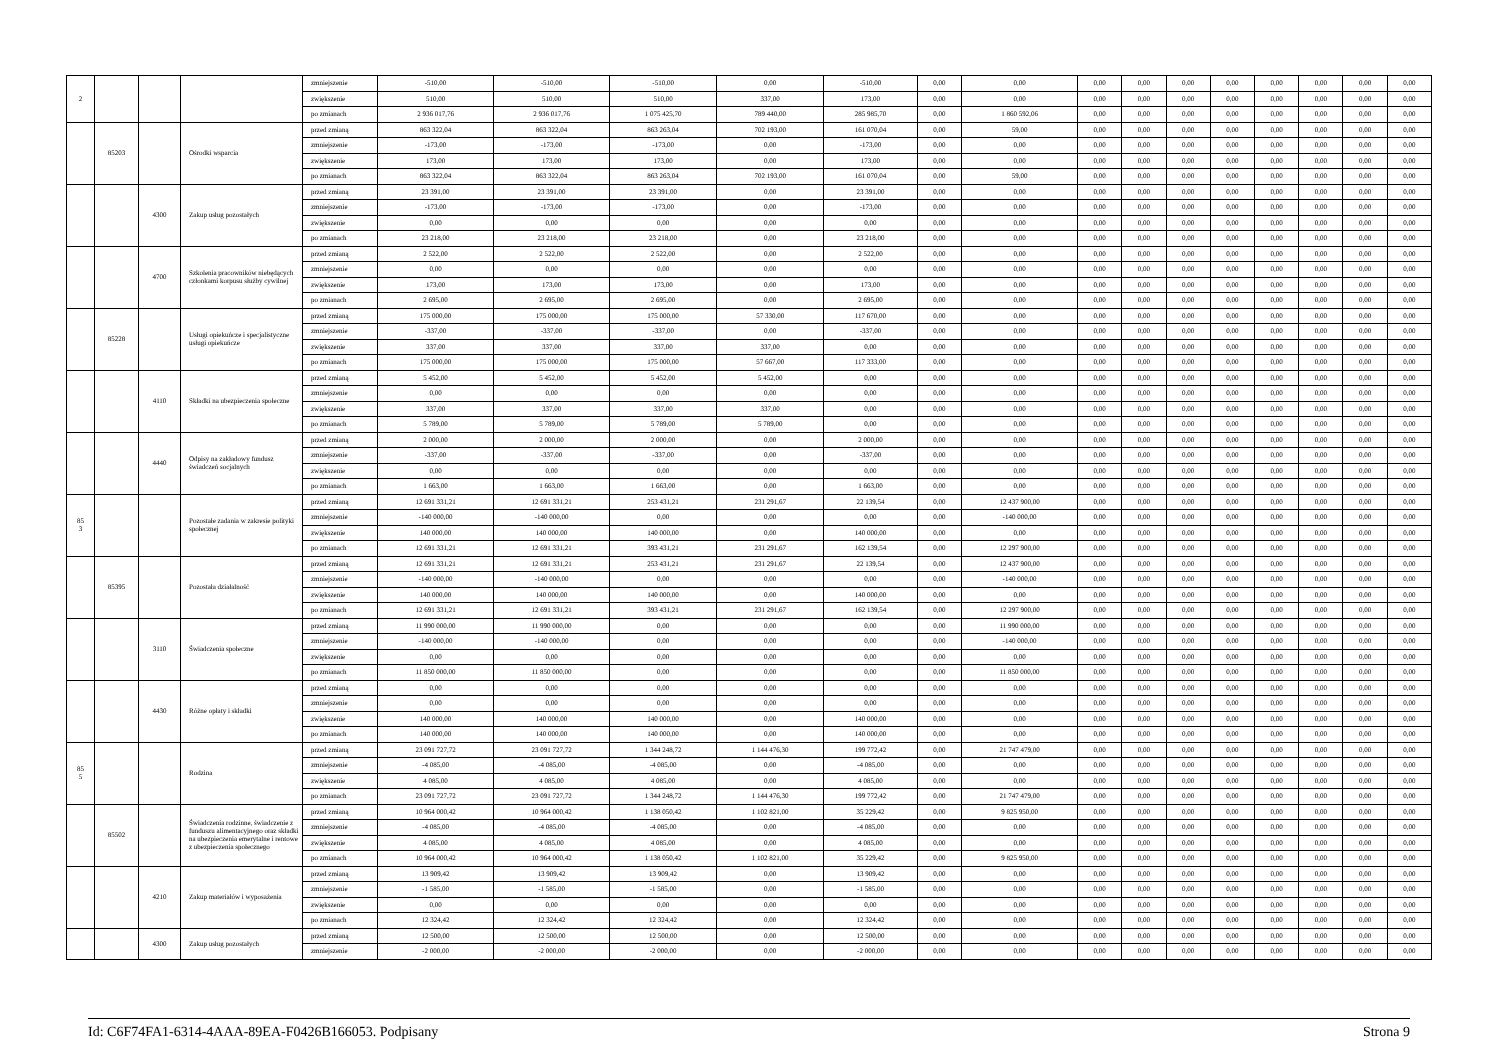| 2 | | | | zmniejszenie | -510,00 | -510,00 | -510,00 | 0,00 | -510,00 | 0,00 | 0,00 | 0,00 | 0,00 | 0,00 | 0,00 | 0,00 | 0,00 | 0,00 | 0,00 |
| | | | | zwiększenie | 510,00 | 510,00 | 510,00 | 337,00 | 173,00 | 0,00 | 0,00 | 0,00 | 0,00 | 0,00 | 0,00 | 0,00 | 0,00 | 0,00 | 0,00 |
| | | | | po zmianach | 2 936 017,76 | 2 936 017,76 | 1 075 425,70 | 789 440,00 | 285 985,70 | 0,00 | 1 860 592,06 | 0,00 | 0,00 | 0,00 | 0,00 | 0,00 | 0,00 | 0,00 | 0,00 |
| | 85203 | | Ośrodki wsparcia | przed zmianą | 863 322,04 | 863 322,04 | 863 263,04 | 702 193,00 | 161 070,04 | 0,00 | 59,00 | 0,00 | 0,00 | 0,00 | 0,00 | 0,00 | 0,00 | 0,00 | 0,00 |
| | | | | zmniejszenie | -173,00 | -173,00 | -173,00 | 0,00 | -173,00 | 0,00 | 0,00 | 0,00 | 0,00 | 0,00 | 0,00 | 0,00 | 0,00 | 0,00 | 0,00 |
| | | | | zwiększenie | 173,00 | 173,00 | 173,00 | 0,00 | 173,00 | 0,00 | 0,00 | 0,00 | 0,00 | 0,00 | 0,00 | 0,00 | 0,00 | 0,00 | 0,00 |
| | | | | po zmianach | 863 322,04 | 863 322,04 | 863 263,04 | 702 193,00 | 161 070,04 | 0,00 | 59,00 | 0,00 | 0,00 | 0,00 | 0,00 | 0,00 | 0,00 | 0,00 | 0,00 |
| | | 4300 | Zakup usług pozostałych | przed zmianą | 23 391,00 | 23 391,00 | 23 391,00 | 0,00 | 23 391,00 | 0,00 | 0,00 | 0,00 | 0,00 | 0,00 | 0,00 | 0,00 | 0,00 | 0,00 | 0,00 |
| | | | | zmniejszenie | -173,00 | -173,00 | -173,00 | 0,00 | -173,00 | 0,00 | 0,00 | 0,00 | 0,00 | 0,00 | 0,00 | 0,00 | 0,00 | 0,00 | 0,00 |
| | | | | zwiększenie | 0,00 | 0,00 | 0,00 | 0,00 | 0,00 | 0,00 | 0,00 | 0,00 | 0,00 | 0,00 | 0,00 | 0,00 | 0,00 | 0,00 | 0,00 |
| | | | | po zmianach | 23 218,00 | 23 218,00 | 23 218,00 | 0,00 | 23 218,00 | 0,00 | 0,00 | 0,00 | 0,00 | 0,00 | 0,00 | 0,00 | 0,00 | 0,00 | 0,00 |
| | | 4700 | Szkolenia pracowników niebędących członkami korpusu służby cywilnej | przed zmianą | 2 522,00 | 2 522,00 | 2 522,00 | 0,00 | 2 522,00 | 0,00 | 0,00 | 0,00 | 0,00 | 0,00 | 0,00 | 0,00 | 0,00 | 0,00 | 0,00 |
| | | | | zmniejszenie | 0,00 | 0,00 | 0,00 | 0,00 | 0,00 | 0,00 | 0,00 | 0,00 | 0,00 | 0,00 | 0,00 | 0,00 | 0,00 | 0,00 | 0,00 |
| | | | | zwiększenie | 173,00 | 173,00 | 173,00 | 0,00 | 173,00 | 0,00 | 0,00 | 0,00 | 0,00 | 0,00 | 0,00 | 0,00 | 0,00 | 0,00 | 0,00 |
| | | | | po zmianach | 2 695,00 | 2 695,00 | 2 695,00 | 0,00 | 2 695,00 | 0,00 | 0,00 | 0,00 | 0,00 | 0,00 | 0,00 | 0,00 | 0,00 | 0,00 | 0,00 |
| | 85228 | | Usługi opiekuńcze i specjalistyczne usługi opiekuńcze | przed zmianą | 175 000,00 | 175 000,00 | 175 000,00 | 57 330,00 | 117 670,00 | 0,00 | 0,00 | 0,00 | 0,00 | 0,00 | 0,00 | 0,00 | 0,00 | 0,00 | 0,00 |
| | | | | zmniejszenie | -337,00 | -337,00 | -337,00 | 0,00 | -337,00 | 0,00 | 0,00 | 0,00 | 0,00 | 0,00 | 0,00 | 0,00 | 0,00 | 0,00 | 0,00 |
| | | | | zwiększenie | 337,00 | 337,00 | 337,00 | 337,00 | 0,00 | 0,00 | 0,00 | 0,00 | 0,00 | 0,00 | 0,00 | 0,00 | 0,00 | 0,00 | 0,00 |
| | | | | po zmianach | 175 000,00 | 175 000,00 | 175 000,00 | 57 667,00 | 117 333,00 | 0,00 | 0,00 | 0,00 | 0,00 | 0,00 | 0,00 | 0,00 | 0,00 | 0,00 | 0,00 |
| | | 4110 | Składki na ubezpieczenia społeczne | przed zmianą | 5 452,00 | 5 452,00 | 5 452,00 | 5 452,00 | 0,00 | 0,00 | 0,00 | 0,00 | 0,00 | 0,00 | 0,00 | 0,00 | 0,00 | 0,00 | 0,00 |
| | | | | zmniejszenie | 0,00 | 0,00 | 0,00 | 0,00 | 0,00 | 0,00 | 0,00 | 0,00 | 0,00 | 0,00 | 0,00 | 0,00 | 0,00 | 0,00 | 0,00 |
| | | | | zwiększenie | 337,00 | 337,00 | 337,00 | 337,00 | 0,00 | 0,00 | 0,00 | 0,00 | 0,00 | 0,00 | 0,00 | 0,00 | 0,00 | 0,00 | 0,00 |
| | | | | po zmianach | 5 789,00 | 5 789,00 | 5 789,00 | 5 789,00 | 0,00 | 0,00 | 0,00 | 0,00 | 0,00 | 0,00 | 0,00 | 0,00 | 0,00 | 0,00 | 0,00 |
| | | 4440 | Odpisy na zakładowy fundusz świadczeń socjalnych | przed zmianą | 2 000,00 | 2 000,00 | 2 000,00 | 0,00 | 2 000,00 | 0,00 | 0,00 | 0,00 | 0,00 | 0,00 | 0,00 | 0,00 | 0,00 | 0,00 | 0,00 |
| | | | | zmniejszenie | -337,00 | -337,00 | -337,00 | 0,00 | -337,00 | 0,00 | 0,00 | 0,00 | 0,00 | 0,00 | 0,00 | 0,00 | 0,00 | 0,00 | 0,00 |
| | | | | zwiększenie | 0,00 | 0,00 | 0,00 | 0,00 | 0,00 | 0,00 | 0,00 | 0,00 | 0,00 | 0,00 | 0,00 | 0,00 | 0,00 | 0,00 | 0,00 |
| | | | | po zmianach | 1 663,00 | 1 663,00 | 1 663,00 | 0,00 | 1 663,00 | 0,00 | 0,00 | 0,00 | 0,00 | 0,00 | 0,00 | 0,00 | 0,00 | 0,00 | 0,00 |
| 85 3 | | | Pozostałe zadania w zakresie polityki społecznej | przed zmianą | 12 691 331,21 | 12 691 331,21 | 253 431,21 | 231 291,67 | 22 139,54 | 0,00 | 12 437 900,00 | 0,00 | 0,00 | 0,00 | 0,00 | 0,00 | 0,00 | 0,00 | 0,00 |
| | | | | zmniejszenie | -140 000,00 | -140 000,00 | 0,00 | 0,00 | 0,00 | 0,00 | -140 000,00 | 0,00 | 0,00 | 0,00 | 0,00 | 0,00 | 0,00 | 0,00 | 0,00 |
| | | | | zwiększenie | 140 000,00 | 140 000,00 | 140 000,00 | 0,00 | 140 000,00 | 0,00 | 0,00 | 0,00 | 0,00 | 0,00 | 0,00 | 0,00 | 0,00 | 0,00 | 0,00 |
| | | | | po zmianach | 12 691 331,21 | 12 691 331,21 | 393 431,21 | 231 291,67 | 162 139,54 | 0,00 | 12 297 900,00 | 0,00 | 0,00 | 0,00 | 0,00 | 0,00 | 0,00 | 0,00 | 0,00 |
| | 85395 | | Pozostała działalność | przed zmianą | 12 691 331,21 | 12 691 331,21 | 253 431,21 | 231 291,67 | 22 139,54 | 0,00 | 12 437 900,00 | 0,00 | 0,00 | 0,00 | 0,00 | 0,00 | 0,00 | 0,00 | 0,00 |
| | | | | zmniejszenie | -140 000,00 | -140 000,00 | 0,00 | 0,00 | 0,00 | 0,00 | -140 000,00 | 0,00 | 0,00 | 0,00 | 0,00 | 0,00 | 0,00 | 0,00 | 0,00 |
| | | | | zwiększenie | 140 000,00 | 140 000,00 | 140 000,00 | 0,00 | 140 000,00 | 0,00 | 0,00 | 0,00 | 0,00 | 0,00 | 0,00 | 0,00 | 0,00 | 0,00 | 0,00 |
| | | | | po zmianach | 12 691 331,21 | 12 691 331,21 | 393 431,21 | 231 291,67 | 162 139,54 | 0,00 | 12 297 900,00 | 0,00 | 0,00 | 0,00 | 0,00 | 0,00 | 0,00 | 0,00 | 0,00 |
| | | 3110 | Świadczenia społeczne | przed zmianą | 11 990 000,00 | 11 990 000,00 | 0,00 | 0,00 | 0,00 | 0,00 | 11 990 000,00 | 0,00 | 0,00 | 0,00 | 0,00 | 0,00 | 0,00 | 0,00 | 0,00 |
| | | | | zmniejszenie | -140 000,00 | -140 000,00 | 0,00 | 0,00 | 0,00 | 0,00 | -140 000,00 | 0,00 | 0,00 | 0,00 | 0,00 | 0,00 | 0,00 | 0,00 | 0,00 |
| | | | | zwiększenie | 0,00 | 0,00 | 0,00 | 0,00 | 0,00 | 0,00 | 0,00 | 0,00 | 0,00 | 0,00 | 0,00 | 0,00 | 0,00 | 0,00 | 0,00 |
| | | | | po zmianach | 11 850 000,00 | 11 850 000,00 | 0,00 | 0,00 | 0,00 | 0,00 | 11 850 000,00 | 0,00 | 0,00 | 0,00 | 0,00 | 0,00 | 0,00 | 0,00 | 0,00 |
| | | 4430 | Różne opłaty i składki | przed zmianą | 0,00 | 0,00 | 0,00 | 0,00 | 0,00 | 0,00 | 0,00 | 0,00 | 0,00 | 0,00 | 0,00 | 0,00 | 0,00 | 0,00 | 0,00 |
| | | | | zmniejszenie | 0,00 | 0,00 | 0,00 | 0,00 | 0,00 | 0,00 | 0,00 | 0,00 | 0,00 | 0,00 | 0,00 | 0,00 | 0,00 | 0,00 | 0,00 |
| | | | | zwiększenie | 140 000,00 | 140 000,00 | 140 000,00 | 0,00 | 140 000,00 | 0,00 | 0,00 | 0,00 | 0,00 | 0,00 | 0,00 | 0,00 | 0,00 | 0,00 | 0,00 |
| | | | | po zmianach | 140 000,00 | 140 000,00 | 140 000,00 | 0,00 | 140 000,00 | 0,00 | 0,00 | 0,00 | 0,00 | 0,00 | 0,00 | 0,00 | 0,00 | 0,00 | 0,00 |
| 85 5 | | | Rodzina | przed zmianą | 23 091 727,72 | 23 091 727,72 | 1 344 248,72 | 1 144 476,30 | 199 772,42 | 0,00 | 21 747 479,00 | 0,00 | 0,00 | 0,00 | 0,00 | 0,00 | 0,00 | 0,00 | 0,00 |
| | | | | zmniejszenie | -4 085,00 | -4 085,00 | -4 085,00 | 0,00 | -4 085,00 | 0,00 | 0,00 | 0,00 | 0,00 | 0,00 | 0,00 | 0,00 | 0,00 | 0,00 | 0,00 |
| | | | | zwiększenie | 4 085,00 | 4 085,00 | 4 085,00 | 0,00 | 4 085,00 | 0,00 | 0,00 | 0,00 | 0,00 | 0,00 | 0,00 | 0,00 | 0,00 | 0,00 | 0,00 |
| | | | | po zmianach | 23 091 727,72 | 23 091 727,72 | 1 344 248,72 | 1 144 476,30 | 199 772,42 | 0,00 | 21 747 479,00 | 0,00 | 0,00 | 0,00 | 0,00 | 0,00 | 0,00 | 0,00 | 0,00 |
| | 85502 | | Świadczenia rodzinne, świadczenie z funduszu alimentacyjnego oraz składki na ubezpieczenia emerytalne i rentowe z ubezpieczenia społecznego | przed zmianą | 10 964 000,42 | 10 964 000,42 | 1 138 050,42 | 1 102 821,00 | 35 229,42 | 0,00 | 9 825 950,00 | 0,00 | 0,00 | 0,00 | 0,00 | 0,00 | 0,00 | 0,00 | 0,00 |
| | | | | zmniejszenie | -4 085,00 | -4 085,00 | -4 085,00 | 0,00 | -4 085,00 | 0,00 | 0,00 | 0,00 | 0,00 | 0,00 | 0,00 | 0,00 | 0,00 | 0,00 | 0,00 |
| | | | | zwiększenie | 4 085,00 | 4 085,00 | 4 085,00 | 0,00 | 4 085,00 | 0,00 | 0,00 | 0,00 | 0,00 | 0,00 | 0,00 | 0,00 | 0,00 | 0,00 | 0,00 |
| | | | | po zmianach | 10 964 000,42 | 10 964 000,42 | 1 138 050,42 | 1 102 821,00 | 35 229,42 | 0,00 | 9 825 950,00 | 0,00 | 0,00 | 0,00 | 0,00 | 0,00 | 0,00 | 0,00 | 0,00 |
| | | 4210 | Zakup materiałów i wyposażenia | przed zmianą | 13 909,42 | 13 909,42 | 13 909,42 | 0,00 | 13 909,42 | 0,00 | 0,00 | 0,00 | 0,00 | 0,00 | 0,00 | 0,00 | 0,00 | 0,00 | 0,00 |
| | | | | zmniejszenie | -1 585,00 | -1 585,00 | -1 585,00 | 0,00 | -1 585,00 | 0,00 | 0,00 | 0,00 | 0,00 | 0,00 | 0,00 | 0,00 | 0,00 | 0,00 | 0,00 |
| | | | | zwiększenie | 0,00 | 0,00 | 0,00 | 0,00 | 0,00 | 0,00 | 0,00 | 0,00 | 0,00 | 0,00 | 0,00 | 0,00 | 0,00 | 0,00 | 0,00 |
| | | | | po zmianach | 12 324,42 | 12 324,42 | 12 324,42 | 0,00 | 12 324,42 | 0,00 | 0,00 | 0,00 | 0,00 | 0,00 | 0,00 | 0,00 | 0,00 | 0,00 | 0,00 |
| | | 4300 | Zakup usług pozostałych | przed zmianą | 12 500,00 | 12 500,00 | 12 500,00 | 0,00 | 12 500,00 | 0,00 | 0,00 | 0,00 | 0,00 | 0,00 | 0,00 | 0,00 | 0,00 | 0,00 | 0,00 |
| | | | | zmniejszenie | -2 000,00 | -2 000,00 | -2 000,00 | 0,00 | -2 000,00 | 0,00 | 0,00 | 0,00 | 0,00 | 0,00 | 0,00 | 0,00 | 0,00 | 0,00 | 0,00 |
Id: C6F74FA1-6314-4AAA-89EA-F0426B166053. Podpisany Strona 9